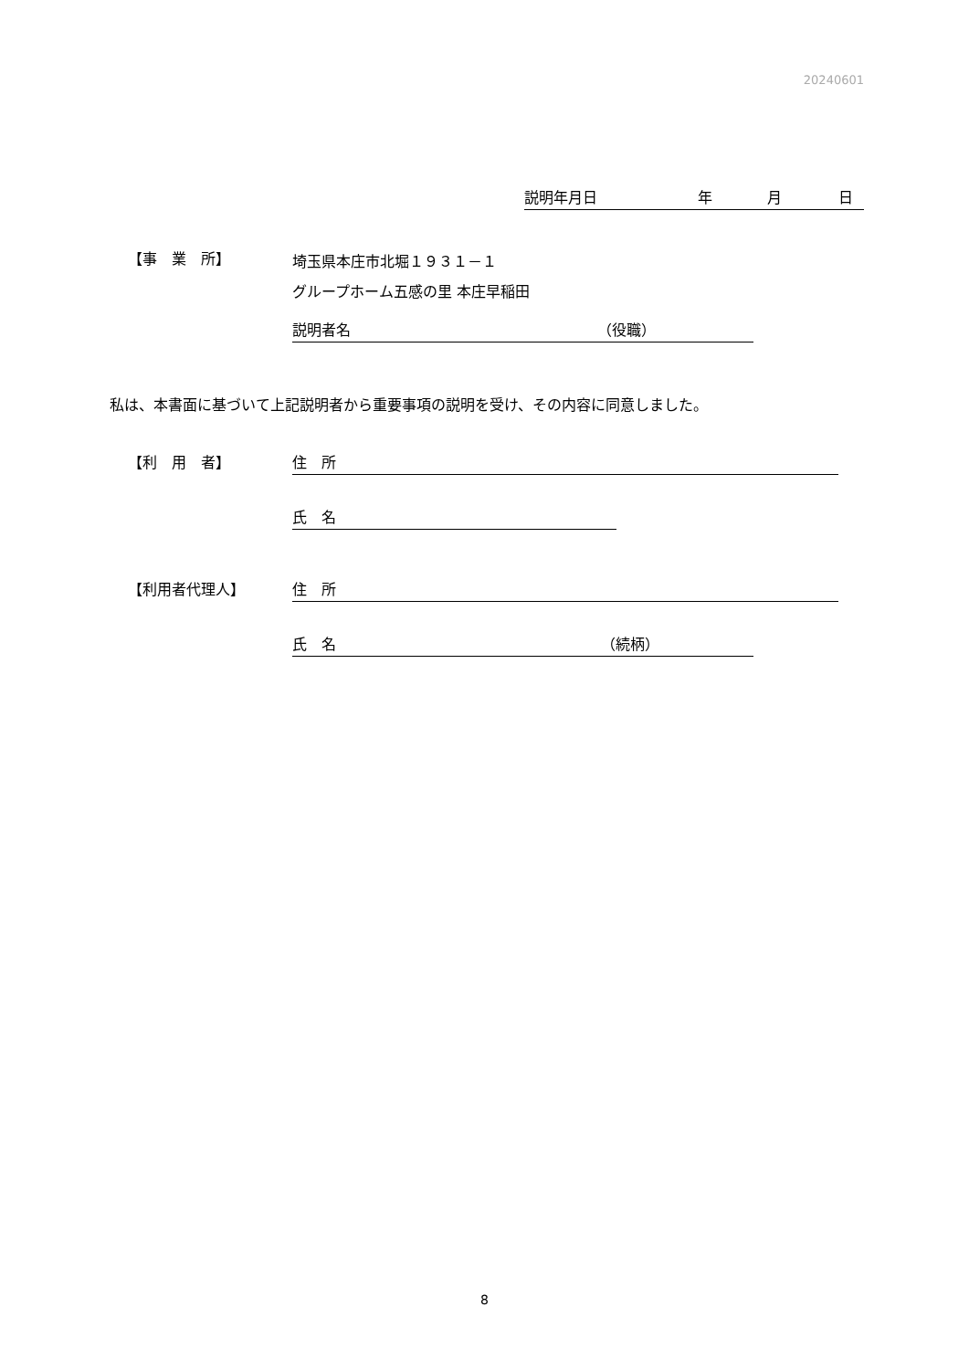20240601
説明年月日 年 月 日
【事　業　所】
埼玉県本庄市北堀１９３１－１
グループホーム五感の里 本庄早稲田
説明者名 （役職）
私は、本書面に基づいて上記説明者から重要事項の説明を受け、その内容に同意しました。
【利　用　者】 住　所
氏　名
【利用者代理人】 住　所
氏　名 （続柄）
8